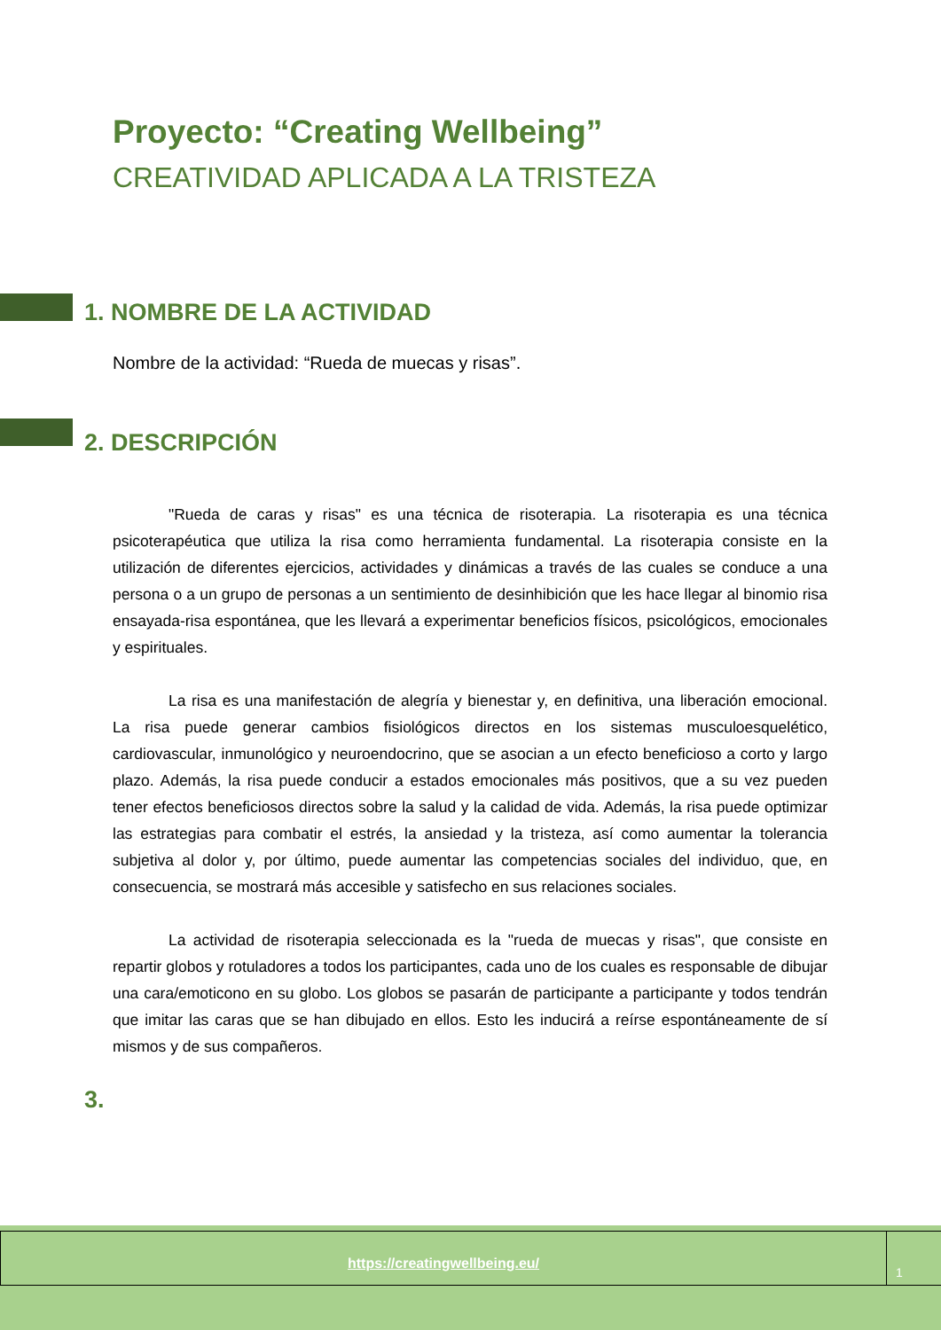Proyecto: “Creating Wellbeing”
CREATIVIDAD APLICADA A LA TRISTEZA
1. NOMBRE DE LA ACTIVIDAD
Nombre de la actividad: “Rueda de muecas y risas”.
2. DESCRIPCIÓN
"Rueda de caras y risas" es una técnica de risoterapia. La risoterapia es una técnica psicoterapéutica que utiliza la risa como herramienta fundamental. La risoterapia consiste en la utilización de diferentes ejercicios, actividades y dinámicas a través de las cuales se conduce a una persona o a un grupo de personas a un sentimiento de desinhibición que les hace llegar al binomio risa ensayada-risa espontánea, que les llevará a experimentar beneficios físicos, psicológicos, emocionales y espirituales.
La risa es una manifestación de alegría y bienestar y, en definitiva, una liberación emocional. La risa puede generar cambios fisiológicos directos en los sistemas musculoesquelético, cardiovascular, inmunológico y neuroendocrino, que se asocian a un efecto beneficioso a corto y largo plazo. Además, la risa puede conducir a estados emocionales más positivos, que a su vez pueden tener efectos beneficiosos directos sobre la salud y la calidad de vida. Además, la risa puede optimizar las estrategias para combatir el estrés, la ansiedad y la tristeza, así como aumentar la tolerancia subjetiva al dolor y, por último, puede aumentar las competencias sociales del individuo, que, en consecuencia, se mostrará más accesible y satisfecho en sus relaciones sociales.
La actividad de risoterapia seleccionada es la "rueda de muecas y risas", que consiste en repartir globos y rotuladores a todos los participantes, cada uno de los cuales es responsable de dibujar una cara/emoticono en su globo. Los globos se pasarán de participante a participante y todos tendrán que imitar las caras que se han dibujado en ellos. Esto les inducirá a reírse espontáneamente de sí mismos y de sus compañeros.
3.
https://creatingwellbeing.eu/
1